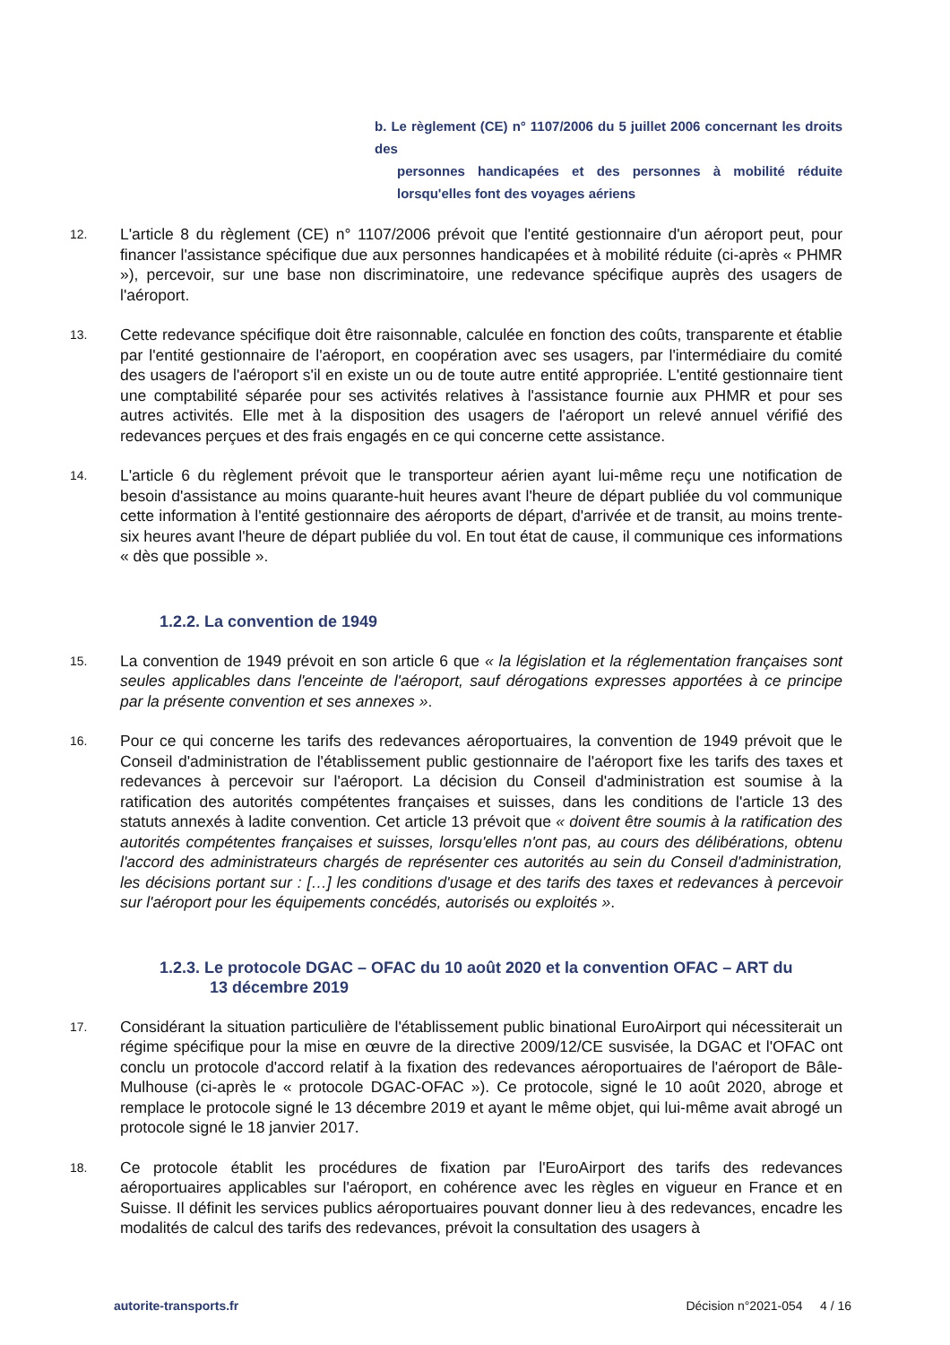b. Le règlement (CE) n° 1107/2006 du 5 juillet 2006 concernant les droits des
personnes handicapées et des personnes à mobilité réduite lorsqu'elles font des voyages aériens
12.
L'article 8 du règlement (CE) n° 1107/2006 prévoit que l'entité gestionnaire d'un aéroport peut, pour financer l'assistance spécifique due aux personnes handicapées et à mobilité réduite (ci-après « PHMR »), percevoir, sur une base non discriminatoire, une redevance spécifique auprès des usagers de l'aéroport.
13.
Cette redevance spécifique doit être raisonnable, calculée en fonction des coûts, transparente et établie par l'entité gestionnaire de l'aéroport, en coopération avec ses usagers, par l'intermédiaire du comité des usagers de l'aéroport s'il en existe un ou de toute autre entité appropriée. L'entité gestionnaire tient une comptabilité séparée pour ses activités relatives à l'assistance fournie aux PHMR et pour ses autres activités. Elle met à la disposition des usagers de l'aéroport un relevé annuel vérifié des redevances perçues et des frais engagés en ce qui concerne cette assistance.
14.
L'article 6 du règlement prévoit que le transporteur aérien ayant lui-même reçu une notification de besoin d'assistance au moins quarante-huit heures avant l'heure de départ publiée du vol communique cette information à l'entité gestionnaire des aéroports de départ, d'arrivée et de transit, au moins trente-six heures avant l'heure de départ publiée du vol. En tout état de cause, il communique ces informations « dès que possible ».
1.2.2. La convention de 1949
15.
La convention de 1949 prévoit en son article 6 que « la législation et la réglementation françaises sont seules applicables dans l'enceinte de l'aéroport, sauf dérogations expresses apportées à ce principe par la présente convention et ses annexes ».
16.
Pour ce qui concerne les tarifs des redevances aéroportuaires, la convention de 1949 prévoit que le Conseil d'administration de l'établissement public gestionnaire de l'aéroport fixe les tarifs des taxes et redevances à percevoir sur l'aéroport. La décision du Conseil d'administration est soumise à la ratification des autorités compétentes françaises et suisses, dans les conditions de l'article 13 des statuts annexés à ladite convention. Cet article 13 prévoit que « doivent être soumis à la ratification des autorités compétentes françaises et suisses, lorsqu'elles n'ont pas, au cours des délibérations, obtenu l'accord des administrateurs chargés de représenter ces autorités au sein du Conseil d'administration, les décisions portant sur : […] les conditions d'usage et des tarifs des taxes et redevances à percevoir sur l'aéroport pour les équipements concédés, autorisés ou exploités ».
1.2.3. Le protocole DGAC – OFAC du 10 août 2020 et la convention OFAC – ART du
13 décembre 2019
17.
Considérant la situation particulière de l'établissement public binational EuroAirport qui nécessiterait un régime spécifique pour la mise en œuvre de la directive 2009/12/CE susvisée, la DGAC et l'OFAC ont conclu un protocole d'accord relatif à la fixation des redevances aéroportuaires de l'aéroport de Bâle-Mulhouse (ci-après le « protocole DGAC-OFAC »). Ce protocole, signé le 10 août 2020, abroge et remplace le protocole signé le 13 décembre 2019 et ayant le même objet, qui lui-même avait abrogé un protocole signé le 18 janvier 2017.
18.
Ce protocole établit les procédures de fixation par l'EuroAirport des tarifs des redevances aéroportuaires applicables sur l'aéroport, en cohérence avec les règles en vigueur en France et en Suisse. Il définit les services publics aéroportuaires pouvant donner lieu à des redevances, encadre les modalités de calcul des tarifs des redevances, prévoit la consultation des usagers à
autorite-transports.fr Décision n°2021-054 4 / 16